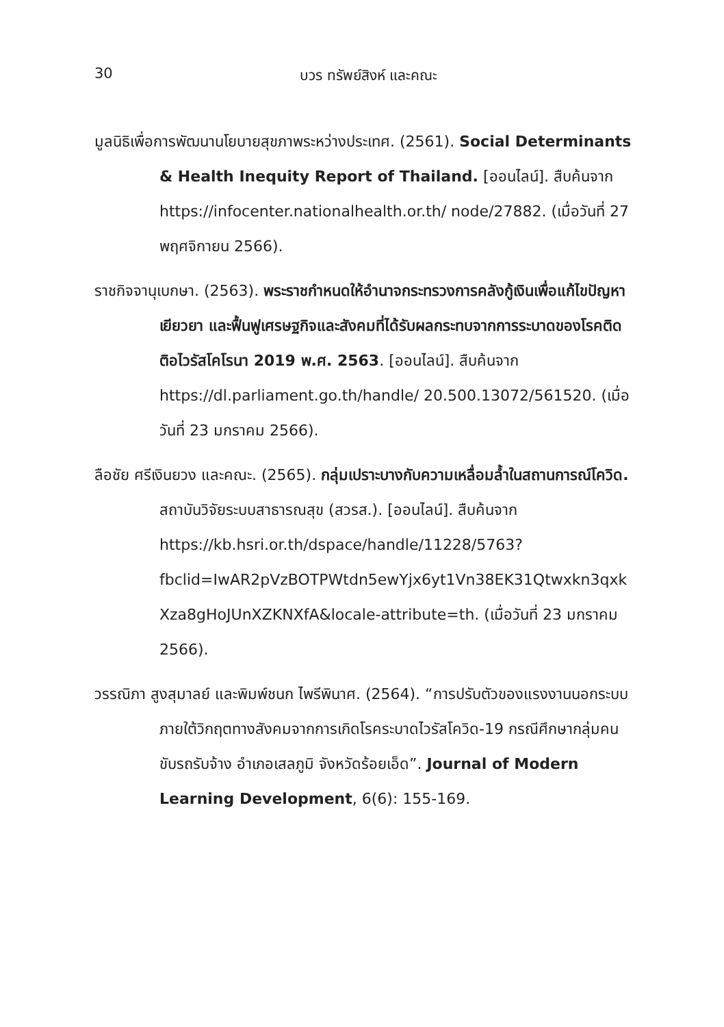30 บวร ทรัพย์สิงห์ และคณะ
มูลนิธิเพื่อการพัฒนานโยบายสุขภาพระหว่างประเทศ. (2561). Social Determinants & Health Inequity Report of Thailand. [ออนไลน์]. สืบค้นจาก https://infocenter.nationalhealth.or.th/ node/27882. (เมื่อวันที่ 27 พฤศจิกายน 2566).
ราชกิจจานุเบกษา. (2563). พระราชกำหนดให้อำนาจกระทรวงการคลังกู้เงินเพื่อแก้ไขปัญหา เยียวยา และฟื้นฟูเศรษฐกิจและสังคมที่ได้รับผลกระทบจากการระบาดของโรคติดติอไวรัสโคโรนา 2019 พ.ศ. 2563. [ออนไลน์]. สืบค้นจาก https://dl.parliament.go.th/handle/ 20.500.13072/561520. (เมื่อวันที่ 23 มกราคม 2566).
ลือชัย ศรีเงินยวง และคณะ. (2565). กลุ่มเปราะบางกับความเหลื่อมล้ำในสถานการณ์โควิด. สถาบันวิจัยระบบสาธารณสุข (สวรส.). [ออนไลน์]. สืบค้นจาก https://kb.hsri.or.th/dspace/handle/11228/5763? fbclid=IwAR2pVzBOTPWtdn5ewYjx6yt1Vn38EK31Qtwxkn3qxk Xza8gHoJUnXZKNXfA&locale-attribute=th. (เมื่อวันที่ 23 มกราคม 2566).
วรรณิภา สูงสุมาลย์ และพิมพ์ชนก ไพรีพินาศ. (2564). “การปรับตัวของแรงงานนอกระบบ ภายใต้วิกฤตทางสังคมจากการเกิดโรคระบาดไวรัสโควิด-19 กรณีศึกษากลุ่มคนขับรถรับจ้าง อำเภอเสลภูมิ จังหวัดร้อยเอ็ด”. Journal of Modern Learning Development, 6(6): 155-169.